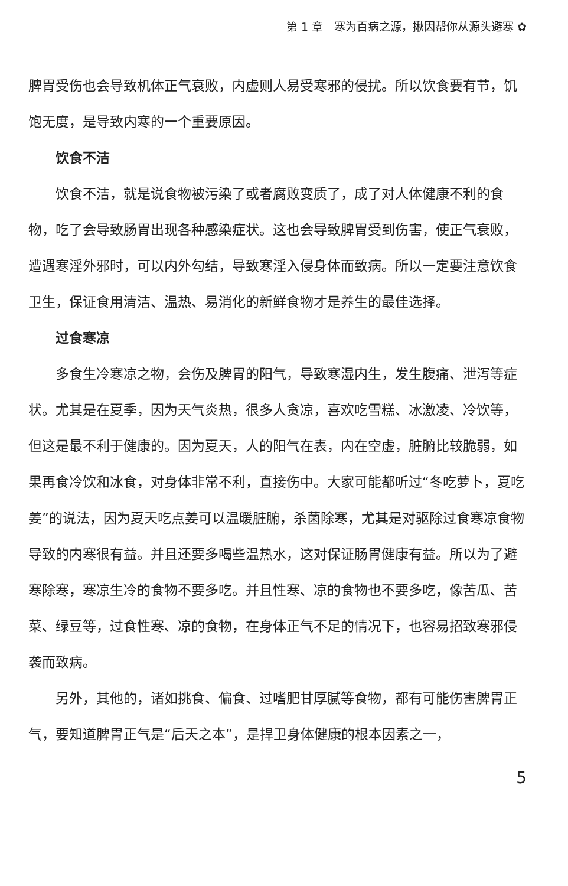第 1 章　寒为百病之源，揪因帮你从源头避寒 ✿
脾胃受伤也会导致机体正气衰败，内虚则人易受寒邪的侵扰。所以饮食要有节，饥饱无度，是导致内寒的一个重要原因。
饮食不洁
饮食不洁，就是说食物被污染了或者腐败变质了，成了对人体健康不利的食物，吃了会导致肠胃出现各种感染症状。这也会导致脾胃受到伤害，使正气衰败，遭遇寒淫外邪时，可以内外勾结，导致寒淫入侵身体而致病。所以一定要注意饮食卫生，保证食用清洁、温热、易消化的新鲜食物才是养生的最佳选择。
过食寒凉
多食生冷寒凉之物，会伤及脾胃的阳气，导致寒湿内生，发生腹痛、泄泻等症状。尤其是在夏季，因为天气炎热，很多人贪凉，喜欢吃雪糕、冰激凌、冷饮等，但这是最不利于健康的。因为夏天，人的阳气在表，内在空虚，脏腑比较脆弱，如果再食冷饮和冰食，对身体非常不利，直接伤中。大家可能都听过“冬吃萝卜，夏吃姜”的说法，因为夏天吃点姜可以温暖脏腑，杀菌除寒，尤其是对驱除过食寒凉食物导致的内寒很有益。并且还要多喝些温热水，这对保证肠胃健康有益。所以为了避寒除寒，寒凉生冷的食物不要多吃。并且性寒、凉的食物也不要多吃，像苦瓜、苦菜、绿豆等，过食性寒、凉的食物，在身体正气不足的情况下，也容易招致寒邪侵袭而致病。
另外，其他的，诸如挑食、偏食、过嗜肥甘厚腻等食物，都有可能伤害脾胃正气，要知道脾胃正气是“后天之本”，是捍卫身体健康的根本因素之一，
5